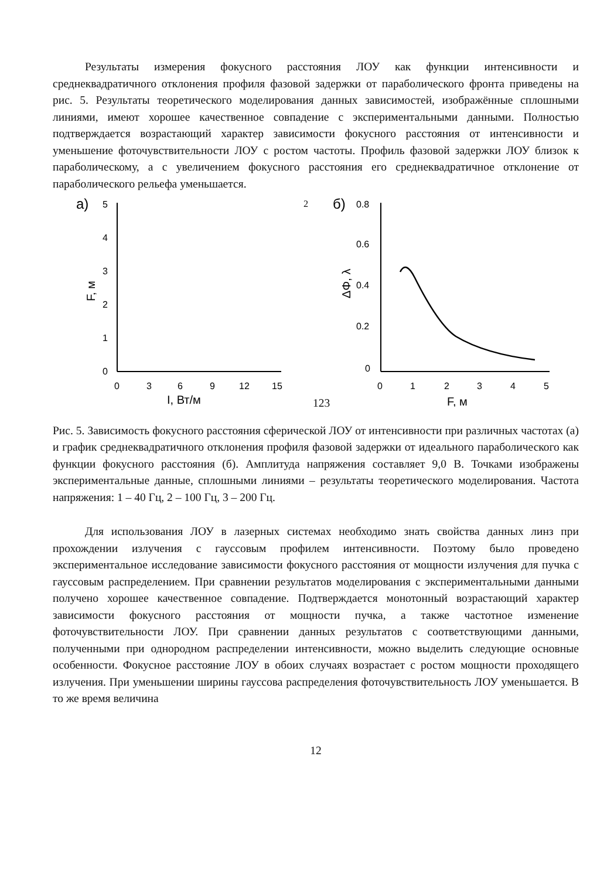Результаты измерения фокусного расстояния ЛОУ как функции интенсивности и среднеквадратичного отклонения профиля фазовой задержки от параболического фронта приведены на рис. 5. Результаты теоретического моделирования данных зависимостей, изображённые сплошными линиями, имеют хорошее качественное совпадение с экспериментальными данными. Полностью подтверждается возрастающий характер зависимости фокусного расстояния от интенсивности и уменьшение фоточувствительности ЛОУ с ростом частоты. Профиль фазовой задержки ЛОУ близок к параболическому, а с увеличением фокусного расстояния его среднеквадратичное отклонение от параболического рельефа уменьшается.
а)
5
4
3
2
1
0
F, м
0
3
6
9
12
15
I, Вт/м2
1
2
3
б)
0.8
0.6
0.4
0.2
0
ΔΦ, λ
0
1
2
3
4
5
F, м
Рис. 5. Зависимость фокусного расстояния сферической ЛОУ от интенсивности при различных частотах (а) и график среднеквадратичного отклонения профиля фазовой задержки от идеального параболического как функции фокусного расстояния (б). Амплитуда напряжения составляет 9,0 В. Точками изображены экспериментальные данные, сплошными линиями – результаты теоретического моделирования. Частота напряжения: 1 – 40 Гц, 2 – 100 Гц, 3 – 200 Гц.
Для использования ЛОУ в лазерных системах необходимо знать свойства данных линз при прохождении излучения с гауссовым профилем интенсивности. Поэтому было проведено экспериментальное исследование зависимости фокусного расстояния от мощности излучения для пучка с гауссовым распределением. При сравнении результатов моделирования с экспериментальными данными получено хорошее качественное совпадение. Подтверждается монотонный возрастающий характер зависимости фокусного расстояния от мощности пучка, а также частотное изменение фоточувствительности ЛОУ. При сравнении данных результатов с соответствующими данными, полученными при однородном распределении интенсивности, можно выделить следующие основные особенности. Фокусное расстояние ЛОУ в обоих случаях возрастает с ростом мощности проходящего излучения. При уменьшении ширины гауссова распределения фоточувствительность ЛОУ уменьшается. В то же время величина
12